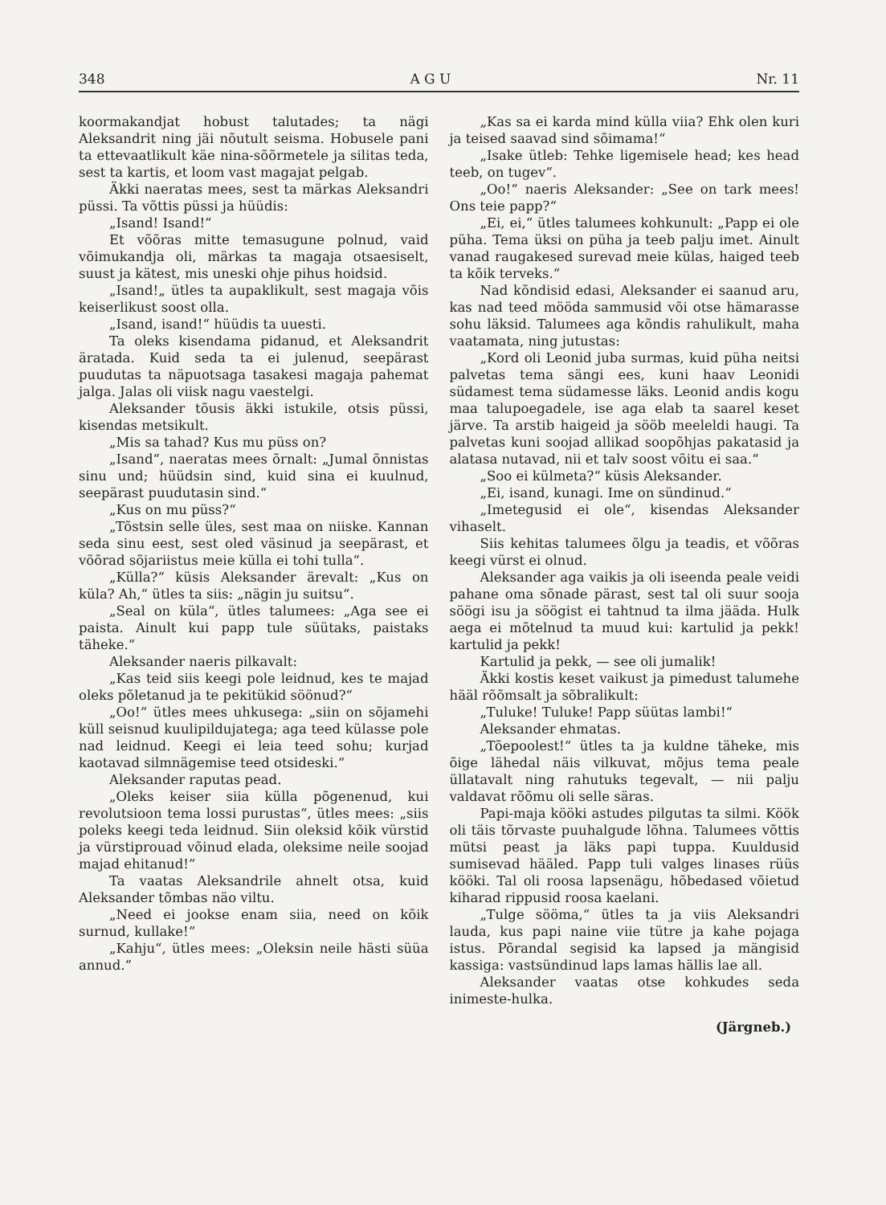348 A G U Nr. 11
koormakandjat hobust talutades; ta nägi Aleksandrit ning jäi nõutult seisma. Hobusele pani ta ettevaatlikult käe nina-sõõrmetele ja silitas teda, sest ta kartis, et loom vast magajat pelgab.
Äkki naeratas mees, sest ta märkas Aleksandri püssi. Ta võttis püssi ja hüüdis:
„Isand! Isand!“
Et võõras mitte temasugune polnud, vaid võimukandja oli, märkas ta magaja otsaesiselt, suust ja kätest, mis uneski ohje pihus hoidsid.
„Isand!„ ütles ta aupaklikult, sest magaja võis keiserlikust soost olla.
„Isand, isand!“ hüüdis ta uuesti.
Ta oleks kisendama pidanud, et Aleksandrit äratada. Kuid seda ta ei julenud, seepärast puudutas ta näpuotsaga tasakesi magaja pahemat jalga. Jalas oli viisk nagu vaestelgi.
Aleksander tõusis äkki istukile, otsis püssi, kisendas metsikult.
„Mis sa tahad? Kus mu püss on?
„Isand“, naeratas mees õrnalt: „Jumal õnnistas sinu und; hüüdsin sind, kuid sina ei kuulnud, seepärast puudutasin sind.“
„Kus on mu püss?“
„Tõstsin selle üles, sest maa on niiske. Kannan seda sinu eest, sest oled väsinud ja seepärast, et võõrad sõjariistus meie külla ei tohi tulla“.
„Külla?“ küsis Aleksander ärevalt: „Kus on küla? Ah,“ ütles ta siis: „nägin ju suitsu“.
„Seal on küla“, ütles talumees: „Aga see ei paista. Ainult kui papp tule süütaks, paistaks täheke.“
Aleksander naeris pilkavalt:
„Kas teid siis keegi pole leidnud, kes te majad oleks põletanud ja te pekitükid söönud?“
„Oo!“ ütles mees uhkusega: „siin on sõjamehi küll seisnud kuulipildujatega; aga teed külasse pole nad leidnud. Keegi ei leia teed sohu; kurjad kaotavad silmnägemise teed otsideski.“
Aleksander raputas pead.
„Oleks keiser siia külla põgenenud, kui revolutsioon tema lossi purustas“, ütles mees: „siis poleks keegi teda leidnud. Siin oleksid kõik vürstid ja vürstiprouad võinud elada, oleksime neile soojad majad ehitanud!“
Ta vaatas Aleksandrile ahnelt otsa, kuid Aleksander tõmbas näo viltu.
„Need ei jookse enam siia, need on kõik surnud, kullake!“
„Kahju“, ütles mees: „Oleksin neile hästi süüa annud.“
„Kas sa ei karda mind külla viia? Ehk olen kuri ja teised saavad sind sõimama!“
„Isake ütleb: Tehke ligemisele head; kes head teeb, on tugev“.
„Oo!“ naeris Aleksander: „See on tark mees! Ons teie papp?“
„Ei, ei,“ ütles talumees kohkunult: „Papp ei ole püha. Tema üksi on püha ja teeb palju imet. Ainult vanad raugakesed surevad meie külas, haiged teeb ta kõik terveks.“
Nad kõndisid edasi, Aleksander ei saanud aru, kas nad teed mööda sammusid või otse hämarasse sohu läksid. Talumees aga kõndis rahulikult, maha vaatamata, ning jutustas:
„Kord oli Leonid juba surmas, kuid püha neitsi palvetas tema sängi ees, kuni haav Leonidi südamest tema südamesse läks. Leonid andis kogu maa talupoegadele, ise aga elab ta saarel keset järve. Ta arstib haigeid ja sööb meeleldi haugi. Ta palvetas kuni soojad allikad soopõhjas pakatasid ja alatasa nutavad, nii et talv soost võitu ei saa.“
„Soo ei külmeta?“ küsis Aleksander.
„Ei, isand, kunagi. Ime on sündinud.“
„Imetegusid ei ole“, kisendas Aleksander vihaselt.
Siis kehitas talumees õlgu ja teadis, et võõras keegi vürst ei olnud.
Aleksander aga vaikis ja oli iseenda peale veidi pahane oma sõnade pärast, sest tal oli suur sooja söögi isu ja söögist ei tahtnud ta ilma jääda. Hulk aega ei mõtelnud ta muud kui: kartulid ja pekk! kartulid ja pekk!
Kartulid ja pekk, — see oli jumalik!
Äkki kostis keset vaikust ja pimedust talumehe hääl rõõmsalt ja sõbralikult:
„Tuluke! Tuluke! Papp süütas lambi!“
Aleksander ehmatas.
„Tõepoolest!“ ütles ta ja kuldne täheke, mis õige lähedal näis vilkuvat, mõjus tema peale üllatavalt ning rahutuks tegevalt, — nii palju valdavat rõõmu oli selle säras.
Papi-maja kööki astudes pilgutas ta silmi. Köök oli täis tõrvaste puuhalgude lõhna. Talumees võttis mütsi peast ja läks papi tuppa. Kuuldusid sumisevad hääled. Papp tuli valges linases rüüs kööki. Tal oli roosa lapsenägu, hõbedased võietud kiharad rippusid roosa kaelani.
„Tulge sööma,“ ütles ta ja viis Aleksandri lauda, kus papi naine viie tütre ja kahe pojaga istus. Põrandal segisid ka lapsed ja mängisid kassiga: vastsündinud laps lamas hällis lae all.
Aleksander vaatas otse kohkudes seda inimeste-hulka.
(Järgneb.)